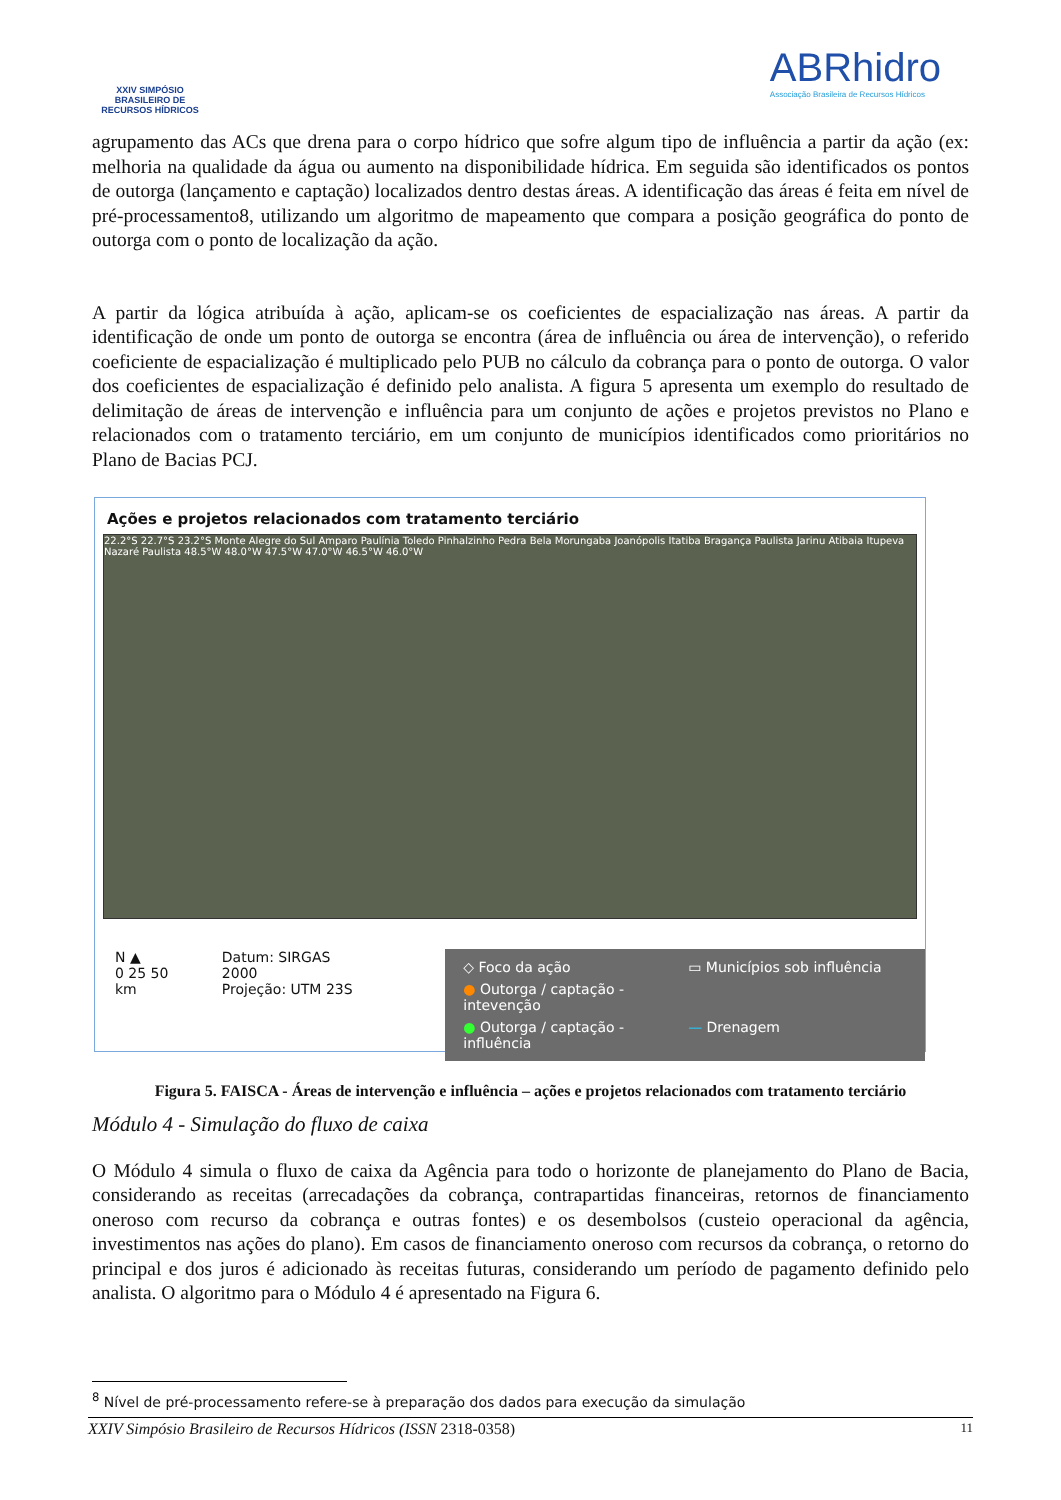XXIV SIMPÓSIO BRASILEIRO DE RECURSOS HÍDRICOS
ABRhidro
Associação Brasileira de Recursos Hídricos
agrupamento das ACs que drena para o corpo hídrico que sofre algum tipo de influência a partir da ação (ex: melhoria na qualidade da água ou aumento na disponibilidade hídrica. Em seguida são identificados os pontos de outorga (lançamento e captação) localizados dentro destas áreas. A identificação das áreas é feita em nível de pré-processamento8, utilizando um algoritmo de mapeamento que compara a posição geográfica do ponto de outorga com o ponto de localização da ação.
A partir da lógica atribuída à ação, aplicam-se os coeficientes de espacialização nas áreas. A partir da identificação de onde um ponto de outorga se encontra (área de influência ou área de intervenção), o referido coeficiente de espacialização é multiplicado pelo PUB no cálculo da cobrança para o ponto de outorga. O valor dos coeficientes de espacialização é definido pelo analista. A figura 5 apresenta um exemplo do resultado de delimitação de áreas de intervenção e influência para um conjunto de ações e projetos previstos no Plano e relacionados com o tratamento terciário, em um conjunto de municípios identificados como prioritários no Plano de Bacias PCJ.
Ações e projetos relacionados com tratamento terciário
22.2°S 22.7°S 23.2°S Monte Alegre do Sul Amparo Paulínia Toledo Pinhalzinho Pedra Bela Morungaba Joanópolis Itatiba Bragança Paulista Jarinu Atibaia Itupeva Nazaré Paulista 48.5°W 48.0°W 47.5°W 47.0°W 46.5°W 46.0°W
N ▲
0 25 50 km
Datum: SIRGAS 2000
Projeção: UTM 23S
◇ Foco da ação ▭ Municípios sob influência ● Outorga / captação - intevenção ● Outorga / captação - influência — Drenagem
Figura 5. FAISCA - Áreas de intervenção e influência – ações e projetos relacionados com tratamento terciário
Módulo 4 - Simulação do fluxo de caixa
O Módulo 4 simula o fluxo de caixa da Agência para todo o horizonte de planejamento do Plano de Bacia, considerando as receitas (arrecadações da cobrança, contrapartidas financeiras, retornos de financiamento oneroso com recurso da cobrança e outras fontes) e os desembolsos (custeio operacional da agência, investimentos nas ações do plano). Em casos de financiamento oneroso com recursos da cobrança, o retorno do principal e dos juros é adicionado às receitas futuras, considerando um período de pagamento definido pelo analista. O algoritmo para o Módulo 4 é apresentado na Figura 6.
<sup>8</sup> Nível de pré-processamento refere-se à preparação dos dados para execução da simulação
XXIV Simpósio Brasileiro de Recursos Hídricos (ISSN 2318-0358) 11